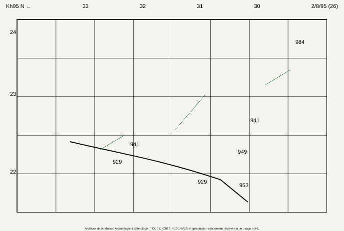Kh95 N ← 33 32 31 30 2/8/95 (26)
24
23
22
929
929
941
941
949
953
984
Archives de la Maison Archéologie & Ethnologie. TOUS DROITS RESERVES. Reproduction strictement réservée à un usage privé.